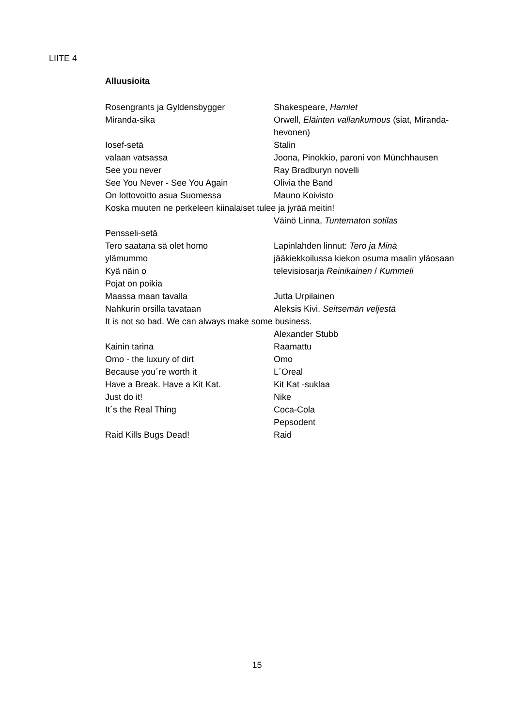LIITE 4
Alluusioita
Rosengrants ja Gyldensbygger Shakespeare, Hamlet
Miranda-sika Orwell, Eläinten vallankumous (siat, Miranda-hevonen)
Iosef-setä Stalin
valaan vatsassa Joona, Pinokkio, paroni von Münchhausen
See you never Ray Bradburyn novelli
See You Never - See You Again Olivia the Band
On lottovoitto asua Suomessa Mauno Koivisto
Koska muuten ne perkeleen kiinalaiset tulee ja jyrää meitin!
Väinö Linna, Tuntematon sotilas
Pensseli-setä
Tero saatana sä olet homo Lapinlahden linnut: Tero ja Minä
ylämummo jääkiekkoilussa kiekon osuma maalin yläosaan
Kyä näin o televisiosarja Reinikainen / Kummeli
Pojat on poikia
Maassa maan tavalla Jutta Urpilainen
Nahkurin orsilla tavataan Aleksis Kivi, Seitsemän veljestä
It is not so bad. We can always make some business.
Alexander Stubb
Kainin tarina Raamattu
Omo - the luxury of dirt Omo
Because you´re worth it L´Oreal
Have a Break. Have a Kit Kat. Kit Kat -suklaa
Just do it! Nike
It´s the Real Thing Coca-Cola
Pepsodent
Raid Kills Bugs Dead! Raid
15